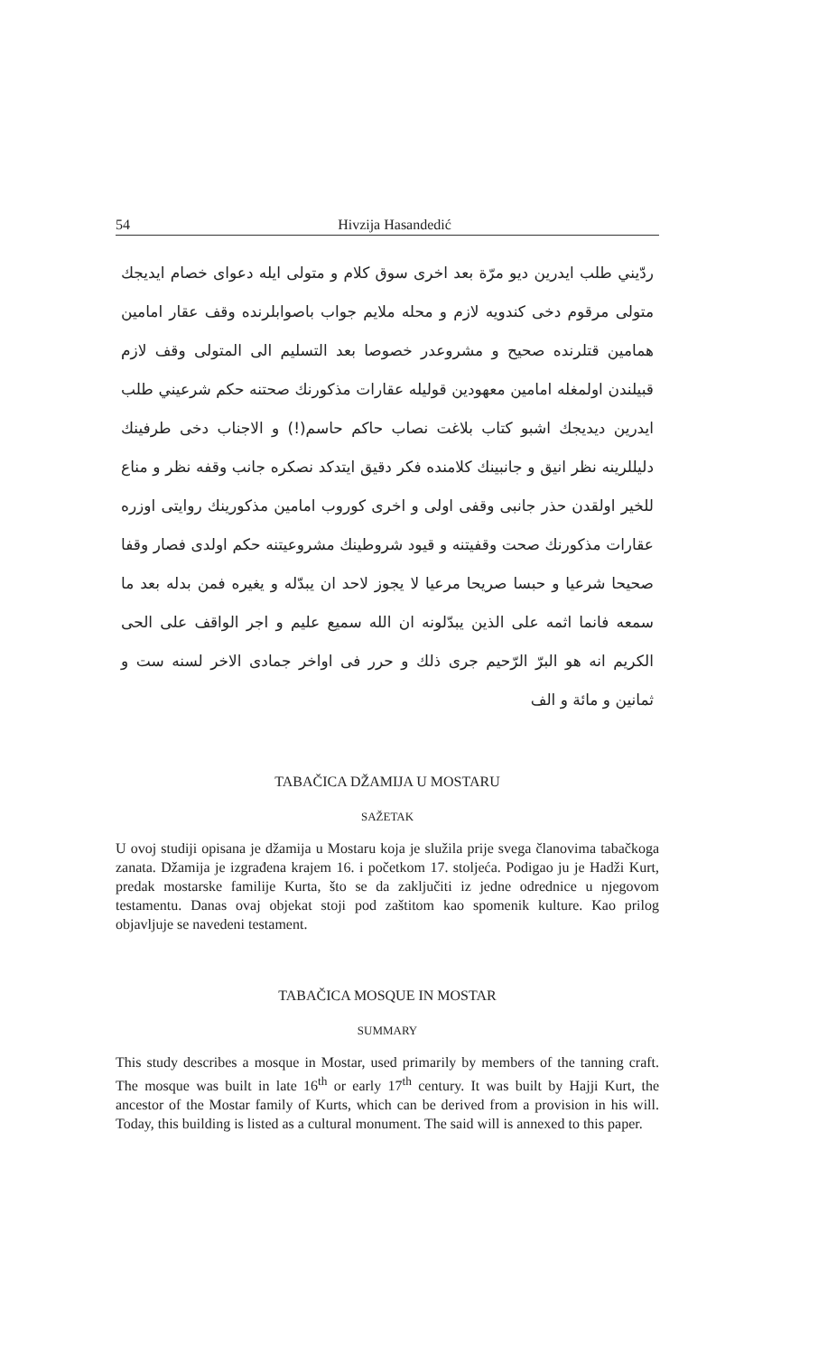54 Hivzija Hasandedić
ردّيني طلب ايدرين ديو مرّة بعد اخرى سوق كلام و متولى ايله دعواى خصام ايديجك متولى مرقوم دخى كندويه لازم و محله ملايم جواب باصوابلرنده وقف عقار امامين همامين قتلرنده صحيح و مشروعدر خصوصا بعد التسليم الى المتولى وقف لازم قبيلندن اولمغله امامين معهودين قوليله عقارات مذكورنك صحتنه حكم شرعيني طلب ايدرين ديديجك اشبو كتاب بلاغت نصاب حاكم حاسم(!) و الاجناب دخى طرفينك دليللرينه نظر انيق و جانبينك كلامنده فكر دقيق ايتدكد نصكره جانب وقفه نظر و مناع للخير اولقدن حذر جانبى وقفى اولى و اخرى كوروب امامين مذكورينك روايتى اوزره عقارات مذكورنك صحت وقفيتنه و قيود شروطينك مشروعيتنه حكم اولدى فصار وقفا صحيحا شرعيا و حبسا صريحا مرعيا لا يجوز لاحد ان يبدّله و يغيره فمن بدله بعد ما سمعه فانما اثمه على الذين يبدّلونه ان الله سميع عليم و اجر الواقف على الحى الكريم انه هو البرّ الرّحيم جرى ذلك و حرر فى اواخر جمادى الاخر لسنه ست و ثمانين و مائة و الف
TABAČICA DŽAMIJA U MOSTARU
SAŽETAK
U ovoj studiji opisana je džamija u Mostaru koja je služila prije svega članovima tabačkoga zanata. Džamija je izgrađena krajem 16. i početkom 17. stoljeća. Podigao ju je Hadži Kurt, predak mostarske familije Kurta, što se da zaključiti iz jedne odrednice u njegovom testamentu. Danas ovaj objekat stoji pod zaštitom kao spomenik kulture. Kao prilog objavljuje se navedeni testament.
TABAČICA MOSQUE IN MOSTAR
SUMMARY
This study describes a mosque in Mostar, used primarily by members of the tanning craft. The mosque was built in late 16<sup>th</sup> or early 17<sup>th</sup> century. It was built by Hajji Kurt, the ancestor of the Mostar family of Kurts, which can be derived from a provision in his will. Today, this building is listed as a cultural monument. The said will is annexed to this paper.